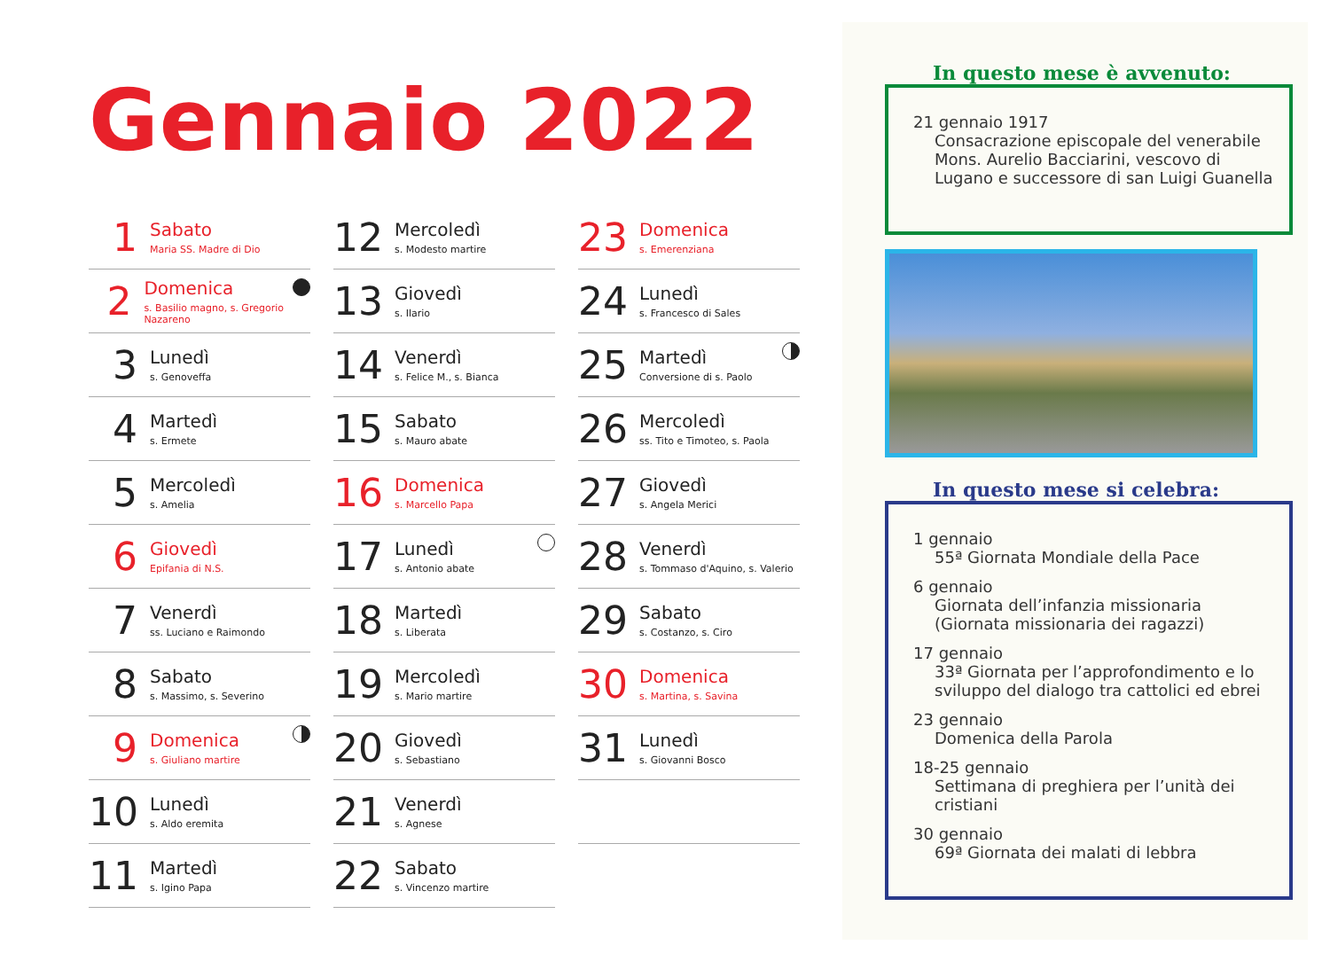Gennaio 2022
1
Sabato
Maria SS. Madre di Dio
2
Domenica
s. Basilio magno, s. Gregorio Nazareno
3
Lunedì
s. Genoveffa
4
Martedì
s. Ermete
5
Mercoledì
s. Amelia
6
Giovedì
Epifania di N.S.
7
Venerdì
ss. Luciano e Raimondo
8
Sabato
s. Massimo, s. Severino
9
Domenica
s. Giuliano martire
10
Lunedì
s. Aldo eremita
11
Martedì
s. Igino Papa
12
Mercoledì
s. Modesto martire
13
Giovedì
s. Ilario
14
Venerdì
s. Felice M., s. Bianca
15
Sabato
s. Mauro abate
16
Domenica
s. Marcello Papa
17
Lunedì
s. Antonio abate
18
Martedì
s. Liberata
19
Mercoledì
s. Mario martire
20
Giovedì
s. Sebastiano
21
Venerdì
s. Agnese
22
Sabato
s. Vincenzo martire
23
Domenica
s. Emerenziana
24
Lunedì
s. Francesco di Sales
25
Martedì
Conversione di s. Paolo
26
Mercoledì
ss. Tito e Timoteo, s. Paola
27
Giovedì
s. Angela Merici
28
Venerdì
s. Tommaso d'Aquino, s. Valerio
29
Sabato
s. Costanzo, s. Ciro
30
Domenica
s. Martina, s. Savina
31
Lunedì
s. Giovanni Bosco
In questo mese è avvenuto:
21 gennaio 1917
Consacrazione episcopale del venerabile Mons. Aurelio Bacciarini, vescovo di Lugano e successore di san Luigi Guanella
In questo mese si celebra:
1 gennaio
55ª Giornata Mondiale della Pace
6 gennaio
Giornata dell’infanzia missionaria (Giornata missionaria dei ragazzi)
17 gennaio
33ª Giornata per l’approfondimento e lo sviluppo del dialogo tra cattolici ed ebrei
23 gennaio
Domenica della Parola
18-25 gennaio
Settimana di preghiera per l’unità dei cristiani
30 gennaio
69ª Giornata dei malati di lebbra